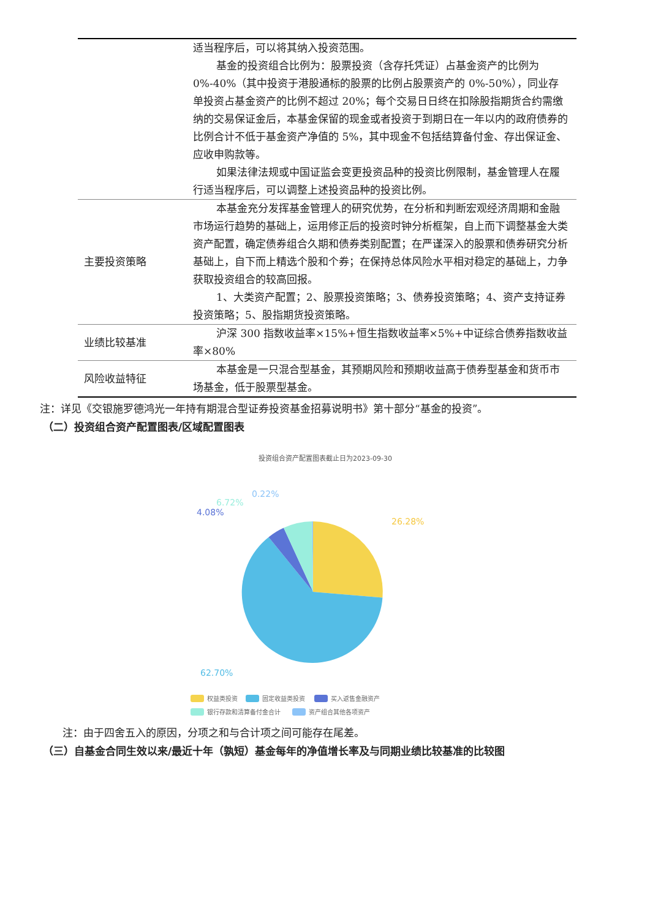| | 适当程序后，可以将其纳入投资范围。 基金的投资组合比例为：股票投资（含存托凭证）占基金资产的比例为0%-40%（其中投资于港股通标的股票的比例占股票资产的 0%-50%），同业存单投资占基金资产的比例不超过 20%；每个交易日日终在扣除股指期货合约需缴纳的交易保证金后，本基金保留的现金或者投资于到期日在一年以内的政府债券的比例合计不低于基金资产净值的 5%，其中现金不包括结算备付金、存出保证金、应收申购款等。 如果法律法规或中国证监会变更投资品种的投资比例限制，基金管理人在履行适当程序后，可以调整上述投资品种的投资比例。 |
| 主要投资策略 | 本基金充分发挥基金管理人的研究优势，在分析和判断宏观经济周期和金融市场运行趋势的基础上，运用修正后的投资时钟分析框架，自上而下调整基金大类资产配置，确定债券组合久期和债券类别配置；在严谨深入的股票和债券研究分析基础上，自下而上精选个股和个券；在保持总体风险水平相对稳定的基础上，力争获取投资组合的较高回报。 1、大类资产配置；2、股票投资策略；3、债券投资策略；4、资产支持证券投资策略；5、股指期货投资策略。 |
| 业绩比较基准 | 沪深 300 指数收益率×15%+恒生指数收益率×5%+中证综合债券指数收益率×80% |
| 风险收益特征 | 本基金是一只混合型基金，其预期风险和预期收益高于债券型基金和货币市场基金，低于股票型基金。 |
注：详见《交银施罗德鸿光一年持有期混合型证券投资基金招募说明书》第十部分“基金的投资”。
（二）投资组合资产配置图表/区域配置图表
投资组合资产配置图表截止日为2023-09-30
26.28%
62.70%
4.08%
6.72%
0.22%
权益类投资
固定收益类投资
买入返售金融资产
银行存款和清算备付金合计
资产组合其他各项资产
注：由于四舍五入的原因，分项之和与合计项之间可能存在尾差。
（三）自基金合同生效以来/最近十年（孰短）基金每年的净值增长率及与同期业绩比较基准的比较图